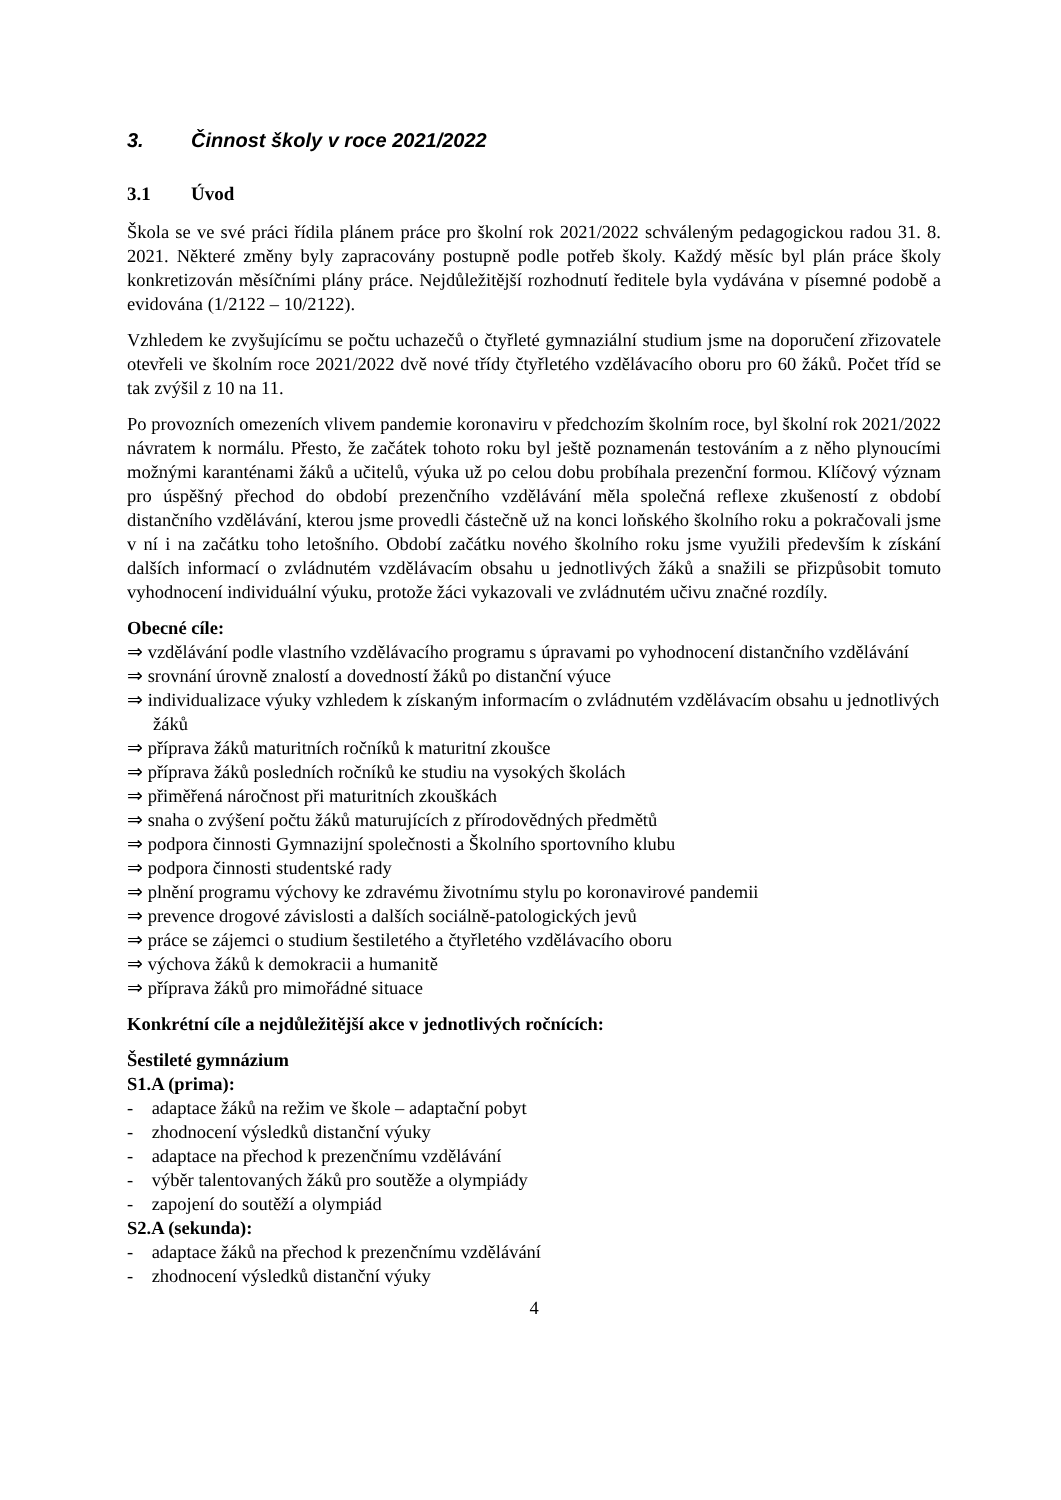3. Činnost školy v roce 2021/2022
3.1 Úvod
Škola se ve své práci řídila plánem práce pro školní rok 2021/2022 schváleným pedagogickou radou 31. 8. 2021. Některé změny byly zapracovány postupně podle potřeb školy. Každý měsíc byl plán práce školy konkretizován měsíčními plány práce. Nejdůležitější rozhodnutí ředitele byla vydávána v písemné podobě a evidována (1/2122 – 10/2122).
Vzhledem ke zvyšujícímu se počtu uchazečů o čtyřleté gymnaziální studium jsme na doporučení zřizovatele otevřeli ve školním roce 2021/2022 dvě nové třídy čtyřletého vzdělávacího oboru pro 60 žáků. Počet tříd se tak zvýšil z 10 na 11.
Po provozních omezeních vlivem pandemie koronaviru v předchozím školním roce, byl školní rok 2021/2022 návratem k normálu. Přesto, že začátek tohoto roku byl ještě poznamenán testováním a z něho plynoucími možnými karanténami žáků a učitelů, výuka už po celou dobu probíhala prezenční formou. Klíčový význam pro úspěšný přechod do období prezenčního vzdělávání měla společná reflexe zkušeností z období distančního vzdělávání, kterou jsme provedli částečně už na konci loňského školního roku a pokračovali jsme v ní i na začátku toho letošního. Období začátku nového školního roku jsme využili především k získání dalších informací o zvládnutém vzdělávacím obsahu u jednotlivých žáků a snažili se přizpůsobit tomuto vyhodnocení individuální výuku, protože žáci vykazovali ve zvládnutém učivu značné rozdíly.
Obecné cíle:
⇒ vzdělávání podle vlastního vzdělávacího programu s úpravami po vyhodnocení distančního vzdělávání
⇒ srovnání úrovně znalostí a dovedností žáků po distanční výuce
⇒ individualizace výuky vzhledem k získaným informacím o zvládnutém vzdělávacím obsahu u jednotlivých žáků
⇒ příprava žáků maturitních ročníků k maturitní zkoušce
⇒ příprava žáků posledních ročníků ke studiu na vysokých školách
⇒ přiměřená náročnost při maturitních zkouškách
⇒ snaha o zvýšení počtu žáků maturujících z přírodovědných předmětů
⇒ podpora činnosti Gymnazijní společnosti a Školního sportovního klubu
⇒ podpora činnosti studentské rady
⇒ plnění programu výchovy ke zdravému životnímu stylu po koronavirové pandemii
⇒ prevence drogové závislosti a dalších sociálně-patologických jevů
⇒ práce se zájemci o studium šestiletého a čtyřletého vzdělávacího oboru
⇒ výchova žáků k demokracii a humanitě
⇒ příprava žáků pro mimořádné situace
Konkrétní cíle a nejdůležitější akce v jednotlivých ročnících:
Šestileté gymnázium
S1.A (prima):
- adaptace žáků na režim ve škole – adaptační pobyt
- zhodnocení výsledků distanční výuky
- adaptace na přechod k prezenčnímu vzdělávání
- výběr talentovaných žáků pro soutěže a olympiády
- zapojení do soutěží a olympiád
S2.A (sekunda):
- adaptace žáků na přechod k prezenčnímu vzdělávání
- zhodnocení výsledků distanční výuky
4